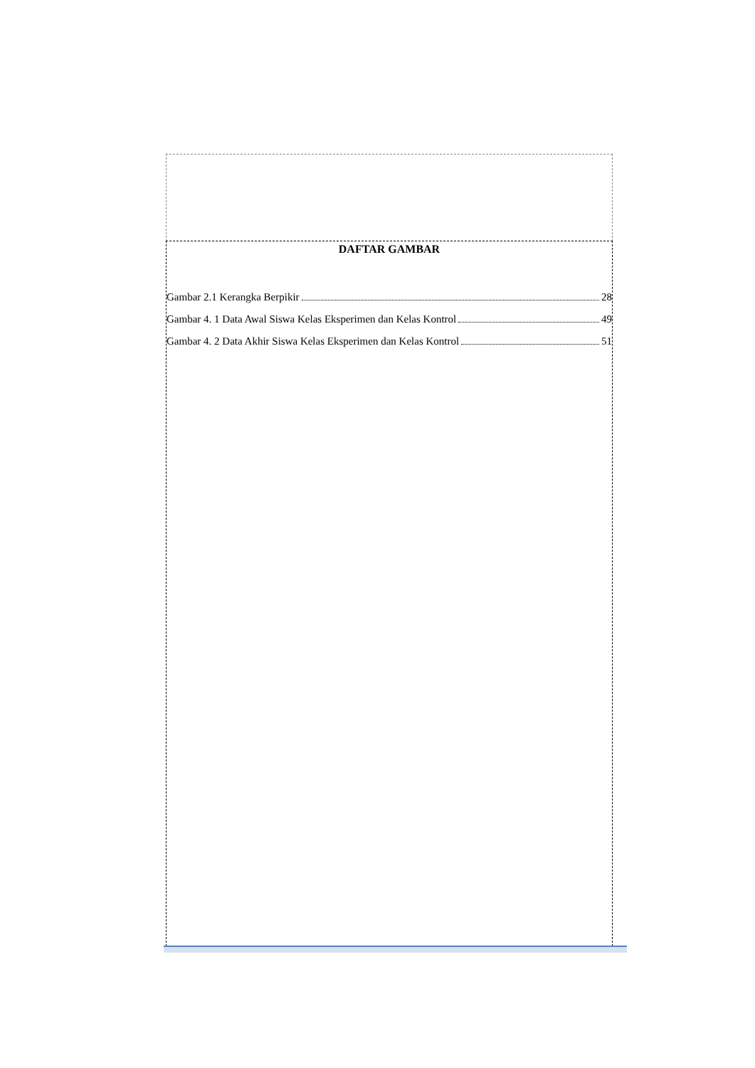DAFTAR GAMBAR
Gambar 2.1 Kerangka Berpikir 28
Gambar 4. 1 Data Awal Siswa Kelas Eksperimen dan Kelas Kontrol 49
Gambar 4. 2 Data Akhir Siswa Kelas Eksperimen dan Kelas Kontrol 51